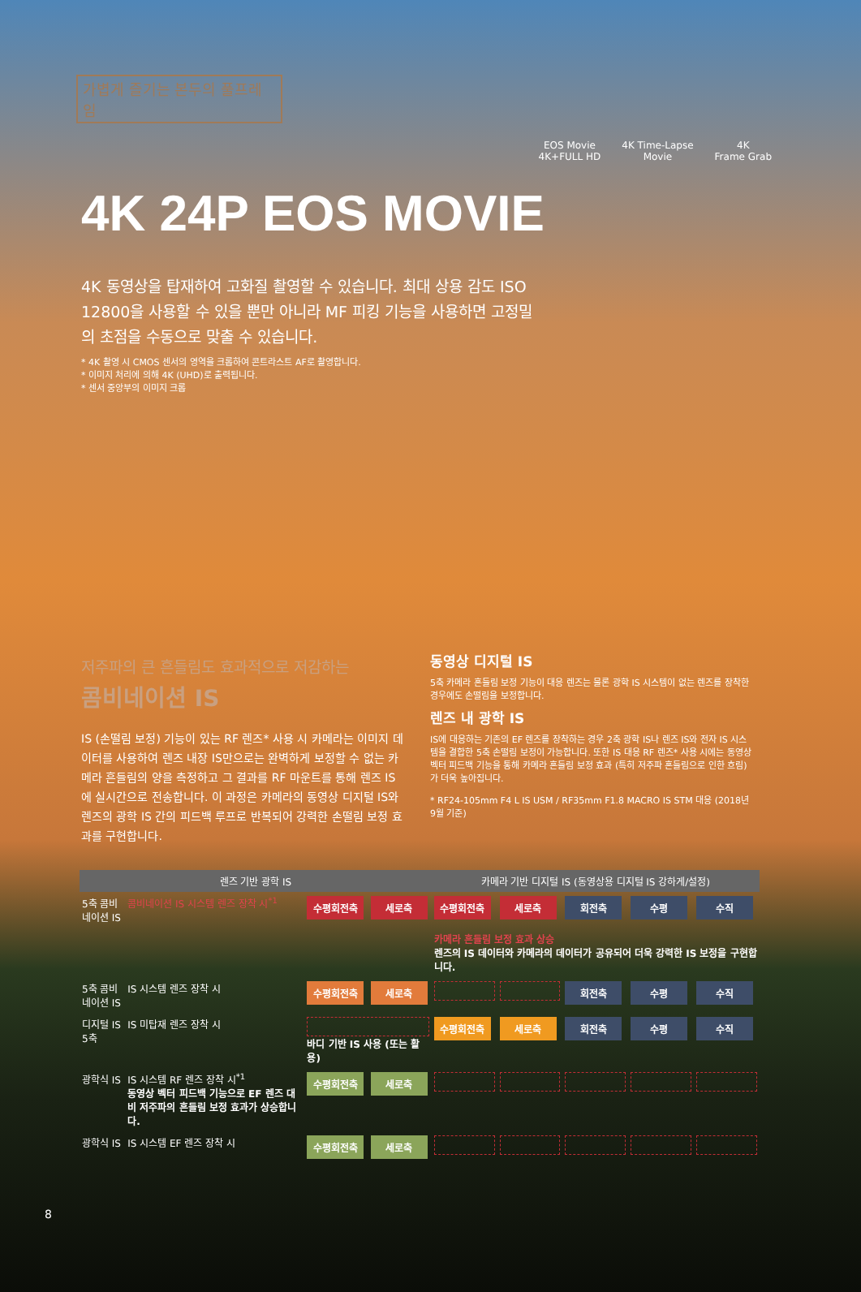가볍게 즐기는 본두의 풀프레임
EOS Movie
4K+FULL HD
4K Time-Lapse
Movie
4K
Frame Grab
4K 24P EOS MOVIE
4K 동영상을 탑재하여 고화질 촬영할 수 있습니다. 최대 상용 감도 ISO 12800을 사용할 수 있을 뿐만 아니라 MF 피킹 기능을 사용하면 고정밀의 초점을 수동으로 맞출 수 있습니다.
* 4K 촬영 시 CMOS 센서의 영역을 크롭하여 콘트라스트 AF로 촬영합니다.
* 이미지 처리에 의해 4K (UHD)로 출력됩니다.
* 센서 중앙부의 이미지 크롭
저주파의 큰 흔들림도 효과적으로 저감하는
콤비네이션 IS
IS (손떨림 보정) 기능이 있는 RF 렌즈* 사용 시 카메라는 이미지 데이터를 사용하여 렌즈 내장 IS만으로는 완벽하게 보정할 수 없는 카메라 흔들림의 양을 측정하고 그 결과를 RF 마운트를 통해 렌즈 IS에 실시간으로 전송합니다. 이 과정은 카메라의 동영상 디지털 IS와 렌즈의 광학 IS 간의 피드백 루프로 반복되어 강력한 손떨림 보정 효과를 구현합니다.
동영상 디지털 IS
5축 카메라 흔들림 보정 기능이 대응 렌즈는 물론 광학 IS 시스템이 없는 렌즈를 장착한 경우에도 손떨림을 보정합니다.
렌즈 내 광학 IS
IS에 대응하는 기존의 EF 렌즈를 장착하는 경우 2축 광학 IS나 렌즈 IS와 전자 IS 시스템을 결합한 5축 손떨림 보정이 가능합니다. 또한 IS 대응 RF 렌즈* 사용 시에는 동영상 벡터 피드백 기능을 통해 카메라 흔들림 보정 효과 (특히 저주파 흔들림으로 인한 흐림)가 더욱 높아집니다.
* RF24-105mm F4 L IS USM / RF35mm F1.8 MACRO IS STM 대응 (2018년 9월 기준)
| 렌즈 기반 광학 IS | | | | 카메라 기반 디지털 IS (동영상용 디지털 IS 강하게/설정) | | | | |
| --- | --- | --- | --- | --- | --- | --- | --- | --- |
| 5축 콤비네이션 IS | 콤비네이션 IS 시스템 렌즈 장착 시<sup>*1</sup> | 수평회전축 | 세로축 | 수평회전축 | 세로축 | 회전축 | 수평 | 수직 |
| | | | | 카메라 흔들림 보정 효과 상승 렌즈의 IS 데이터와 카메라의 데이터가 공유되어 더욱 강력한 IS 보정을 구현합니다. | | | | |
| 5축 콤비네이션 IS | IS 시스템 렌즈 장착 시 | 수평회전축 | 세로축 | | | 회전축 | 수평 | 수직 |
| 디지털 IS 5축 | IS 미탑재 렌즈 장착 시 | 바디 기반 IS 사용 (또는 활용) | | 수평회전축 | 세로축 | 회전축 | 수평 | 수직 |
| 광학식 IS | IS 시스템 RF 렌즈 장착 시<sup>*1</sup> 동영상 벡터 피드백 기능으로 EF 렌즈 대비 저주파의 흔들림 보정 효과가 상승합니다. | 수평회전축 | 세로축 | | | | | |
| 광학식 IS | IS 시스템 EF 렌즈 장착 시 | 수평회전축 | 세로축 | | | | | |
8